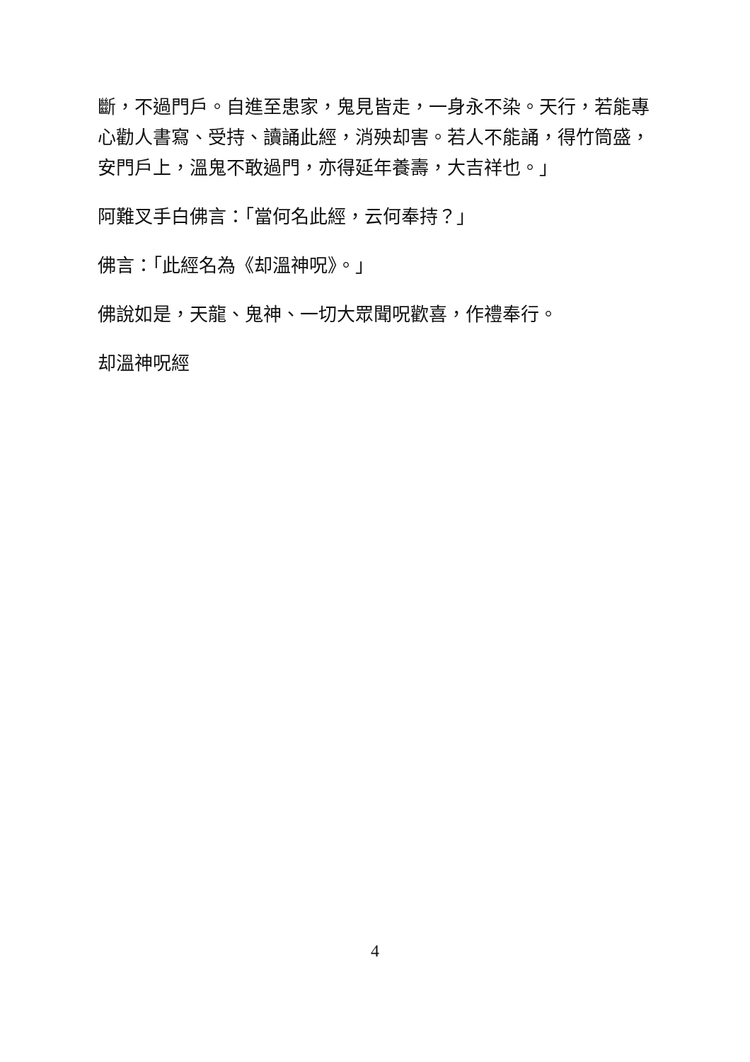斷，不過門戶。自進至患家，鬼見皆走，一身永不染。天行，若能專心勸人書寫、受持、讀誦此經，消殃却害。若人不能誦，得竹筒盛，安門戶上，溫鬼不敢過門，亦得延年養壽，大吉祥也。」
阿難叉手白佛言：「當何名此經，云何奉持？」
佛言：「此經名為《却溫神呪》。」
佛說如是，天龍、鬼神、一切大眾聞呪歡喜，作禮奉行。
却溫神呪經
4